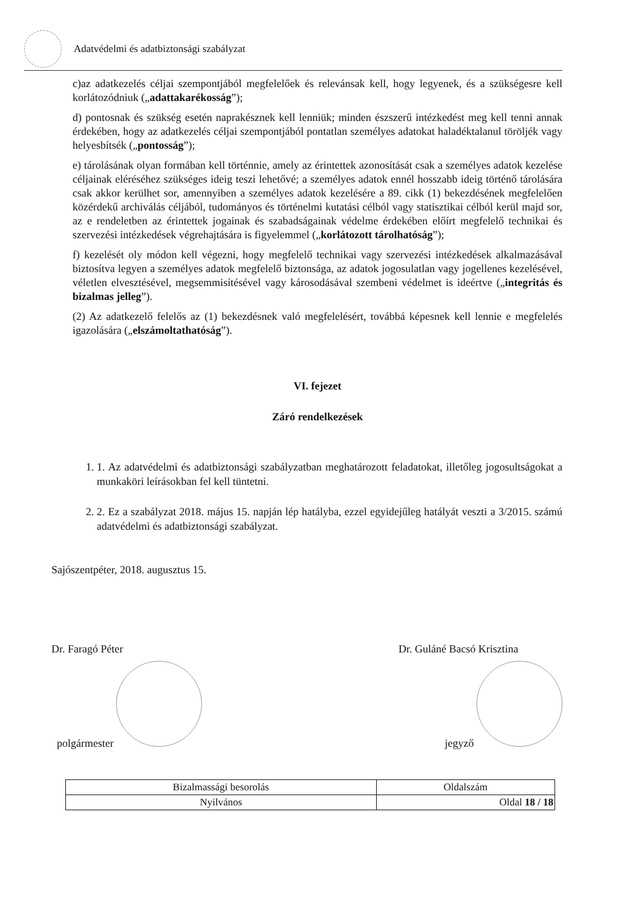Adatvédelmi és adatbiztonsági szabályzat
c)az adatkezelés céljai szempontjából megfelelőek és relevánsak kell, hogy legyenek, és a szükségesre kell korlátozódniuk („adattakarékosság”);
d) pontosnak és szükség esetén naprakésznek kell lenniük; minden észszerű intézkedést meg kell tenni annak érdekében, hogy az adatkezelés céljai szempontjából pontatlan személyes adatokat haladéktalanul töröljék vagy helyesbítsék („pontosság”);
e) tárolásának olyan formában kell történnie, amely az érintettek azonosítását csak a személyes adatok kezelése céljainak eléréséhez szükséges ideig teszi lehetővé; a személyes adatok ennél hosszabb ideig történő tárolására csak akkor kerülhet sor, amennyiben a személyes adatok kezelésére a 89. cikk (1) bekezdésének megfelelően közérdekű archiválás céljából, tudományos és történelmi kutatási célból vagy statisztikai célból kerül majd sor, az e rendeletben az érintettek jogainak és szabadságainak védelme érdekében előírt megfelelő technikai és szervezési intézkedések végrehajtására is figyelemmel („korlátozott tárolhatóság”);
f) kezelését oly módon kell végezni, hogy megfelelő technikai vagy szervezési intézkedések alkalmazásával biztosítva legyen a személyes adatok megfelelő biztonsága, az adatok jogosulatlan vagy jogellenes kezelésével, véletlen elvesztésével, megsemmisítésével vagy károsodásával szembeni védelmet is ideértve („integritás és bizalmas jelleg”).
(2) Az adatkezelő felelős az (1) bekezdésnek való megfelelésért, továbbá képesnek kell lennie e megfelelés igazolására („elszámoltathatóság”).
VI. fejezet
Záró rendelkezések
1. 1. Az adatvédelmi és adatbiztonsági szabályzatban meghatározott feladatokat, illetőleg jogosultságokat a munkaköri leírásokban fel kell tüntetni.
2. 2. Ez a szabályzat 2018. május 15. napján lép hatályba, ezzel egyidejűleg hatályát veszti a 3/2015. számú adatvédelmi és adatbiztonsági szabályzat.
Sajószentpéter, 2018. augusztus 15.
Dr. Faragó Péter
polgármester
Dr. Guláné Bacsó Krisztina
jegyző
| Bizalmassági besorolás | Oldalszám |
| Nyilvános | Oldal 18 / 18 |